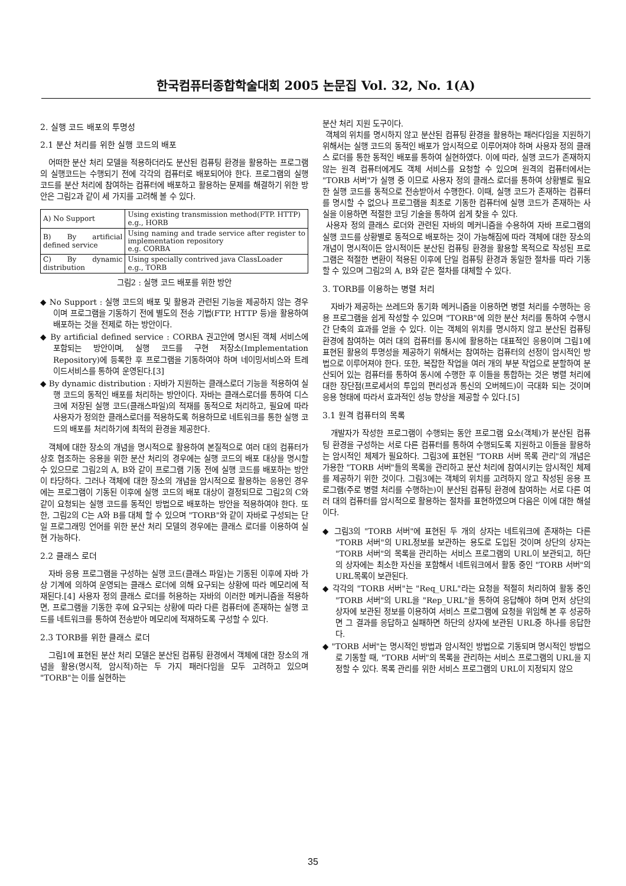한국컴퓨터종합학술대회 2005 논문집 Vol. 32, No. 1(A)
2. 실행 코드 배포의 투명성
2.1 분산 처리를 위한 실행 코드의 배포
어떠한 분산 처리 모델을 적용하더라도 분산된 컴퓨팅 환경을 활용하는 프로그램의 실행코드는 수행되기 전에 각각의 컴퓨터로 배포되어야 한다. 프로그램의 실행 코드를 분산 처리에 참여하는 컴퓨터에 배포하고 활용하는 문제를 해결하기 위한 방안은 그림2과 같이 세 가지를 고려해 볼 수 있다.
| A) No Support | Using existing transmission method(FTP. HTTP) e.g., HORB |
| B) By artificial defined service | Using naming and trade service after register to implementation repository e.g. CORBA |
| C) By dynamic distribution | Using specially contrived java ClassLoader e.g., TORB |
그림2 : 실행 코드 배포를 위한 방안
◆ No Support : 실행 코드의 배포 및 활용과 관련된 기능을 제공하지 않는 경우이며 프로그램을 기동하기 전에 별도의 전송 기법(FTP, HTTP 등)을 활용하여 배포하는 것을 전제로 하는 방안이다.
◆ By artificial defined service : CORBA 권고안에 명시된 객체 서비스에 포함되는 방안이며, 실행 코드를 구현 저장소(Implementation Repository)에 등록한 후 프로그램을 기동하여야 하며 네이밍서비스와 트레이드서비스를 통하여 운영된다.[3]
◆ By dynamic distribution : 자바가 지원하는 클래스로더 기능을 적용하여 실행 코드의 동적인 배포를 처리하는 방안이다. 자바는 클래스로더를 통하여 디스크에 저장된 실행 코드(클래스파일)의 적재를 동적으로 처리하고, 필요에 따라 사용자가 정의한 클래스로더를 적용하도록 허용하므로 네트워크를 통한 실행 코드의 배포를 처리하기에 최적의 환경을 제공한다.
객체에 대한 장소의 개념을 명시적으로 활용하여 본질적으로 여러 대의 컴퓨터가 상호 협조하는 응용을 위한 분산 처리의 경우에는 실행 코드의 배포 대상을 명시할 수 있으므로 그림2의 A, B와 같이 프로그램 기동 전에 실행 코드를 배포하는 방안이 타당하다. 그러나 객체에 대한 장소의 개념을 암시적으로 활용하는 응용인 경우에는 프로그램이 기동된 이후에 실행 코드의 배포 대상이 결정되므로 그림2의 C와 같이 요청되는 실행 코드를 동적인 방법으로 배포하는 방안을 적용하여야 한다. 또한, 그림2의 C는 A와 B를 대체 할 수 있으며 "TORB"와 같이 자바로 구성되는 단일 프로그래밍 언어를 위한 분산 처리 모델의 경우에는 클래스 로더를 이용하여 실현 가능하다.
2.2 클래스 로더
자바 응용 프로그램을 구성하는 실행 코드(클래스 파일)는 기동된 이후에 자바 가상 기계에 의하여 운영되는 클래스 로더에 의해 요구되는 상황에 따라 메모리에 적재된다.[4] 사용자 정의 클래스 로더를 허용하는 자바의 이러한 메커니즘을 적용하면, 프로그램을 기동한 후에 요구되는 상황에 따라 다른 컴퓨터에 존재하는 실행 코드를 네트워크를 통하여 전송받아 메모리에 적재하도록 구성할 수 있다.
2.3 TORB를 위한 클래스 로더
그림1에 표현된 분산 처리 모델은 분산된 컴퓨팅 환경에서 객체에 대한 장소의 개념을 활용(명시적, 암시적)하는 두 가지 패러다임을 모두 고려하고 있으며 "TORB"는 이를 실현하는
분산 처리 지원 도구이다.
객체의 위치를 명시하지 않고 분산된 컴퓨팅 환경을 활용하는 패러다임을 지원하기 위해서는 실행 코드의 동적인 배포가 암시적으로 이루어져야 하며 사용자 정의 클래스 로더를 통한 동적인 배포를 통하여 실현하였다. 이에 따라, 실행 코드가 존재하지 않는 원격 컴퓨터에게도 객체 서비스를 요청할 수 있으며 원격의 컴퓨터에서는 "TORB 서버"가 실행 중 이므로 사용자 정의 클래스 로더를 통하여 상황별로 필요한 실행 코드를 동적으로 전송받아서 수행한다. 이때, 실행 코드가 존재하는 컴퓨터를 명시할 수 없으나 프로그램을 최초로 기동한 컴퓨터에 실행 코드가 존재하는 사실을 이용하면 적절한 코딩 기술을 통하여 쉽게 찾을 수 있다.
사용자 정의 클래스 로더와 관련된 자바의 메커니즘을 수용하여 자바 프로그램의 실행 코드를 상황별로 동적으로 배포하는 것이 가능해짐에 따라 객체에 대한 장소의 개념이 명시적이든 암시적이든 분산된 컴퓨팅 환경을 활용할 목적으로 작성된 프로그램은 적절한 변환이 적용된 이후에 단일 컴퓨팅 환경과 동일한 절차를 따라 기동할 수 있으며 그림2의 A, B와 같은 절차를 대체할 수 있다.
3. TORB를 이용하는 병렬 처리
자바가 제공하는 쓰레드와 동기화 메커니즘을 이용하면 병렬 처리를 수행하는 응용 프로그램을 쉽게 작성할 수 있으며 "TORB"에 의한 분산 처리를 통하여 수행시간 단축의 효과를 얻을 수 있다. 이는 객체의 위치를 명시하지 않고 분산된 컴퓨팅 환경에 참여하는 여러 대의 컴퓨터를 동시에 활용하는 대표적인 응용이며 그림1에 표현된 활용의 투명성을 제공하기 위해서는 참여하는 컴퓨터의 선정이 암시적인 방법으로 이루어져야 한다. 또한, 복잡한 작업을 여러 개의 부분 작업으로 분할하여 분산되어 있는 컴퓨터를 통하여 동시에 수행한 후 이들을 통합하는 것은 병렬 처리에 대한 장단점(프로세서의 투입의 편리성과 통신의 오버헤드)이 극대화 되는 것이며 응용 형태에 따라서 효과적인 성능 향상을 제공할 수 있다.[5]
3.1 원격 컴퓨터의 목록
개발자가 작성한 프로그램이 수행되는 동안 프로그램 요소(객체)가 분산된 컴퓨팅 환경을 구성하는 서로 다른 컴퓨터를 통하여 수행되도록 지원하고 이들을 활용하는 암시적인 체제가 필요하다. 그림3에 표현된 "TORB 서버 목록 관리"의 개념은 가용한 "TORB 서버"들의 목록을 관리하고 분산 처리에 참여시키는 암시적인 체제를 제공하기 위한 것이다. 그림3에는 객체의 위치를 고려하지 않고 작성된 응용 프로그램(주로 병렬 처리를 수행하는)이 분산된 컴퓨팅 환경에 참여하는 서로 다른 여러 대의 컴퓨터를 암시적으로 활용하는 절차를 표현하였으며 다음은 이에 대한 해설이다.
◆ 그림3의 "TORB 서버"에 표현된 두 개의 상자는 네트워크에 존재하는 다른 "TORB 서버"의 URL정보를 보관하는 용도로 도입된 것이며 상단의 상자는 "TORB 서버"의 목록을 관리하는 서비스 프로그램의 URL이 보관되고, 하단의 상자에는 최소한 자신을 포함해서 네트워크에서 활동 중인 "TORB 서버"의 URL목록이 보관된다.
◆ 각각의 "TORB 서버"는 "Req_URL"라는 요청을 적절히 처리하여 활동 중인 "TORB 서버"의 URL을 "Rep_URL"을 통하여 응답해야 하며 먼저 상단의 상자에 보관된 정보를 이용하여 서비스 프로그램에 요청을 위임해 본 후 성공하면 그 결과를 응답하고 실패하면 하단의 상자에 보관된 URL중 하나를 응답한다.
◆ "TORB 서버"는 명시적인 방법과 암시적인 방법으로 기동되며 명시적인 방법으로 기동할 때, "TORB 서버"의 목록을 관리하는 서비스 프로그램의 URL을 지정할 수 있다. 목록 관리를 위한 서비스 프로그램의 URL이 지정되지 않으
35